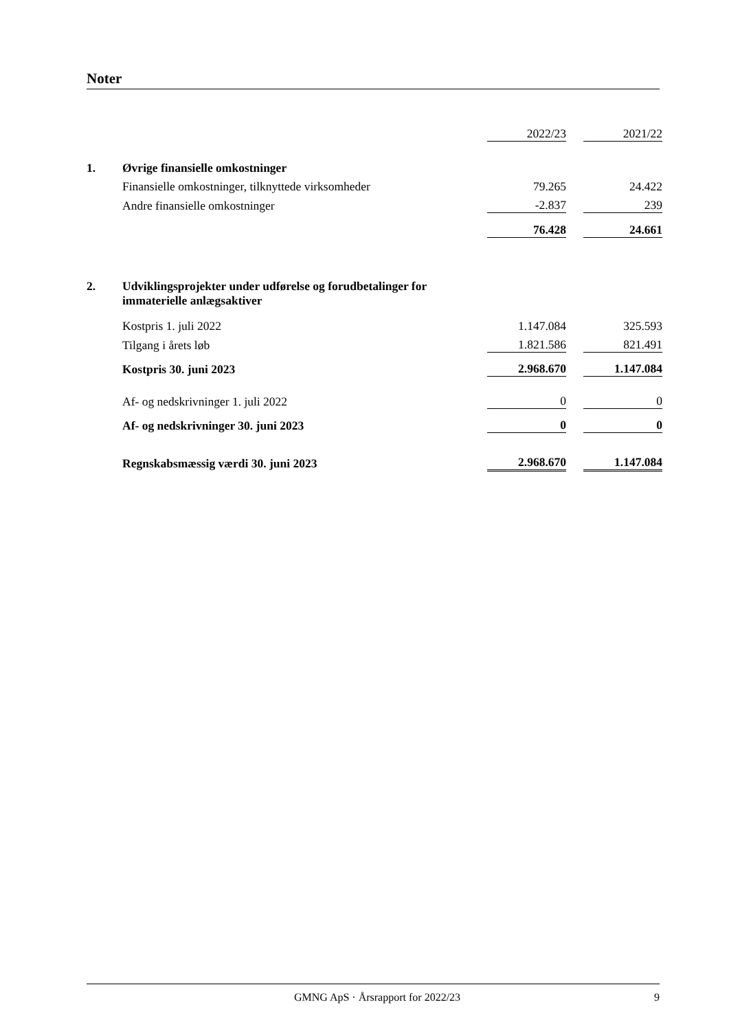Noter
| | | 2022/23 | | 2021/22 |
| 1. | Øvrige finansielle omkostninger | | | |
| | Finansielle omkostninger, tilknyttede virksomheder | 79.265 | | 24.422 |
| | Andre finansielle omkostninger | -2.837 | | 239 |
| | | 76.428 | | 24.661 |
| 2. | Udviklingsprojekter under udførelse og forudbetalinger for immaterielle anlægsaktiver | | | |
| | Kostpris 1. juli 2022 | 1.147.084 | | 325.593 |
| | Tilgang i årets løb | 1.821.586 | | 821.491 |
| | Kostpris 30. juni 2023 | 2.968.670 | | 1.147.084 |
| | Af- og nedskrivninger 1. juli 2022 | 0 | | 0 |
| | Af- og nedskrivninger 30. juni 2023 | 0 | | 0 |
| | Regnskabsmæssig værdi 30. juni 2023 | 2.968.670 | | 1.147.084 |
GMNG ApS · Årsrapport for 2022/23 9